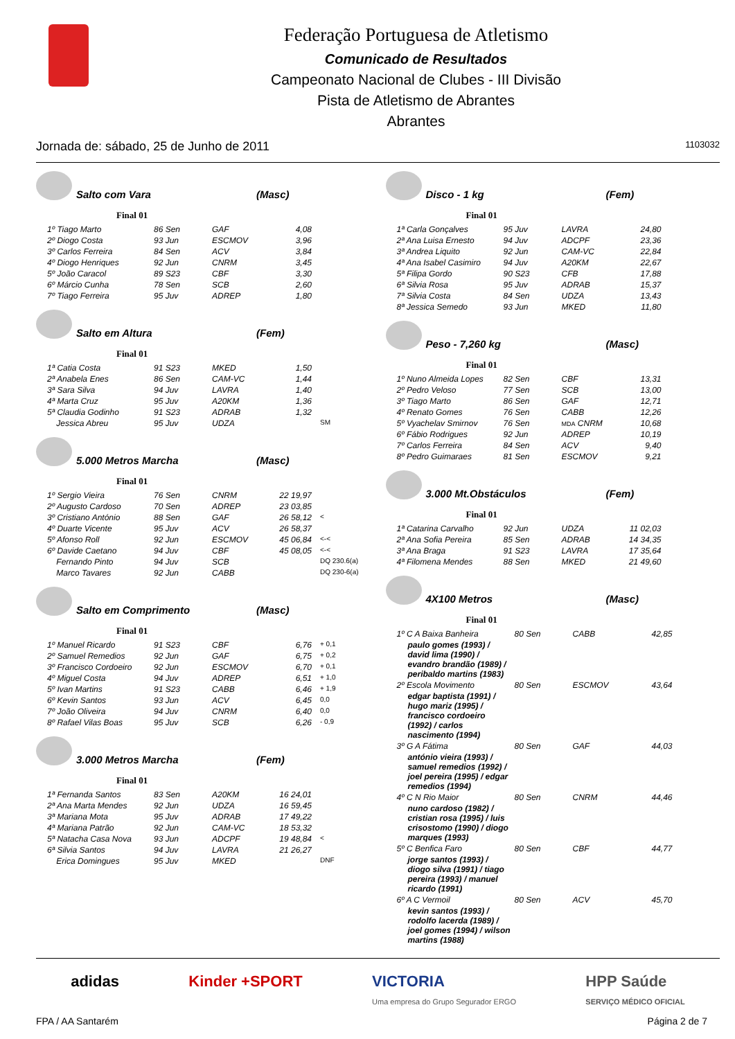Federação Portuguesa de Atletismo
Comunicado de Resultados
Campeonato Nacional de Clubes - III Divisão
Pista de Atletismo de Abrantes
Abrantes
Jornada de: sábado, 25 de Junho de 2011 1103032
Salto com Vara (Masc)
Final 01
| 1º Tiago Marto | 86 Sen | GAF | 4,08 |
| 2º Diogo Costa | 93 Jun | ESCMOV | 3,96 |
| 3º Carlos Ferreira | 84 Sen | ACV | 3,84 |
| 4º Diogo Henriques | 92 Jun | CNRM | 3,45 |
| 5º João Caracol | 89 S23 | CBF | 3,30 |
| 6º Márcio Cunha | 78 Sen | SCB | 2,60 |
| 7º Tiago Ferreira | 95 Juv | ADREP | 1,80 |
Salto em Altura (Fem)
Final 01
| 1ª Catia Costa | 91 S23 | MKED | 1,50 | |
| 2ª Anabela Enes | 86 Sen | CAM-VC | 1,44 | |
| 3ª Sara Silva | 94 Juv | LAVRA | 1,40 | |
| 4ª Marta Cruz | 95 Juv | A20KM | 1,36 | |
| 5ª Claudia Godinho | 91 S23 | ADRAB | 1,32 | |
| Jessica Abreu | 95 Juv | UDZA | | SM |
5.000 Metros Marcha (Masc)
Final 01
| 1º Sergio Vieira | 76 Sen | CNRM | 22 19,97 | |
| 2º Augusto Cardoso | 70 Sen | ADREP | 23 03,85 | |
| 3º Cristiano António | 88 Sen | GAF | 26 58,12 | < |
| 4º Duarte Vicente | 95 Juv | ACV | 26 58,37 | |
| 5º Afonso Roll | 92 Jun | ESCMOV | 45 06,84 | <-< |
| 6º Davide Caetano | 94 Juv | CBF | 45 08,05 | <-< |
| Fernando Pinto | 94 Juv | SCB | | DQ 230.6(a) |
| Marco Tavares | 92 Jun | CABB | | DQ 230-6(a) |
Salto em Comprimento (Masc)
Final 01
| 1º Manuel Ricardo | 91 S23 | CBF | 6,76 | + 0,1 |
| 2º Samuel Remedios | 92 Jun | GAF | 6,75 | + 0,2 |
| 3º Francisco Cordoeiro | 92 Jun | ESCMOV | 6,70 | + 0,1 |
| 4º Miguel Costa | 94 Juv | ADREP | 6,51 | + 1,0 |
| 5º Ivan Martins | 91 S23 | CABB | 6,46 | + 1,9 |
| 6º Kevin Santos | 93 Jun | ACV | 6,45 | 0,0 |
| 7º João Oliveira | 94 Juv | CNRM | 6,40 | 0,0 |
| 8º Rafael Vilas Boas | 95 Juv | SCB | 6,26 | - 0,9 |
3.000 Metros Marcha (Fem)
Final 01
| 1ª Fernanda Santos | 83 Sen | A20KM | 16 24,01 | |
| 2ª Ana Marta Mendes | 92 Jun | UDZA | 16 59,45 | |
| 3ª Mariana Mota | 95 Juv | ADRAB | 17 49,22 | |
| 4ª Mariana Patrão | 92 Jun | CAM-VC | 18 53,32 | |
| 5ª Natacha Casa Nova | 93 Jun | ADCPF | 19 48,84 | < |
| 6ª Silvia Santos | 94 Juv | LAVRA | 21 26,27 | |
| Erica Domingues | 95 Juv | MKED | | DNF |
Disco - 1 kg (Fem)
Final 01
| 1ª Carla Gonçalves | 95 Juv | LAVRA | 24,80 |
| 2ª Ana Luisa Ernesto | 94 Juv | ADCPF | 23,36 |
| 3ª Andrea Liquito | 92 Jun | CAM-VC | 22,84 |
| 4ª Ana Isabel Casimiro | 94 Juv | A20KM | 22,67 |
| 5ª Filipa Gordo | 90 S23 | CFB | 17,88 |
| 6ª Silvia Rosa | 95 Juv | ADRAB | 15,37 |
| 7ª Silvia Costa | 84 Sen | UDZA | 13,43 |
| 8ª Jessica Semedo | 93 Jun | MKED | 11,80 |
Peso - 7,260 kg (Masc)
Final 01
| 1º Nuno Almeida Lopes | 82 Sen | CBF | 13,31 |
| 2º Pedro Veloso | 77 Sen | SCB | 13,00 |
| 3º Tiago Marto | 86 Sen | GAF | 12,71 |
| 4º Renato Gomes | 76 Sen | CABB | 12,26 |
| 5º Vyachelav Smirnov | 76 Sen | MDA CNRM | 10,68 |
| 6º Fábio Rodrigues | 92 Jun | ADREP | 10,19 |
| 7º Carlos Ferreira | 84 Sen | ACV | 9,40 |
| 8º Pedro Guimaraes | 81 Sen | ESCMOV | 9,21 |
3.000 Mt.Obstáculos (Fem)
Final 01
| 1ª Catarina Carvalho | 92 Jun | UDZA | 11 02,03 |
| 2ª Ana Sofia Pereira | 85 Sen | ADRAB | 14 34,35 |
| 3ª Ana Braga | 91 S23 | LAVRA | 17 35,64 |
| 4ª Filomena Mendes | 88 Sen | MKED | 21 49,60 |
4X100 Metros (Masc)
Final 01
| 1º C A Baixa Banheira | 80 Sen | CABB | 42,85 |
| paulo gomes (1993) / david lima (1990) / evandro brandão (1989) / peribaldo martins (1983) | | | |
| 2º Escola Movimento | 80 Sen | ESCMOV | 43,64 |
| edgar baptista (1991) / hugo mariz (1995) / francisco cordoeiro (1992) / carlos nascimento (1994) | | | |
| 3º G A Fátima | 80 Sen | GAF | 44,03 |
| antónio vieira (1993) / samuel remedios (1992) / joel pereira (1995) / edgar remedios (1994) | | | |
| 4º C N Rio Maior | 80 Sen | CNRM | 44,46 |
| nuno cardoso (1982) / cristian rosa (1995) / luis crisostomo (1990) / diogo marques (1993) | | | |
| 5º C Benfica Faro | 80 Sen | CBF | 44,77 |
| jorge santos (1993) / diogo silva (1991) / tiago pereira (1993) / manuel ricardo (1991) | | | |
| 6º A C Vermoil | 80 Sen | ACV | 45,70 |
| kevin santos (1993) / rodolfo lacerda (1989) / joel gomes (1994) / wilson martins (1988) | | | |
adidas Kinder +SPORT VICTORIA
Uma empresa do Grupo Segurador ERGO HPP Saúde
SERVIÇO MÉDICO OFICIAL
FPA / AA Santarém Página 2 de 7